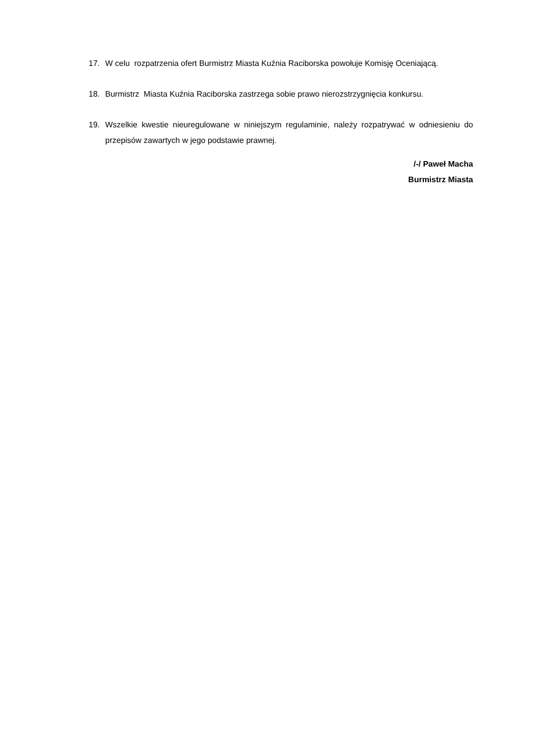17. W celu rozpatrzenia ofert Burmistrz Miasta Kuźnia Raciborska powołuje Komisję Oceniającą.
18. Burmistrz Miasta Kuźnia Raciborska zastrzega sobie prawo nierozstrzygnięcia konkursu.
19. Wszelkie kwestie nieuregulowane w niniejszym regulaminie, należy rozpatrywać w odniesieniu do przepisów zawartych w jego podstawie prawnej.
/-/ Paweł Macha
Burmistrz Miasta